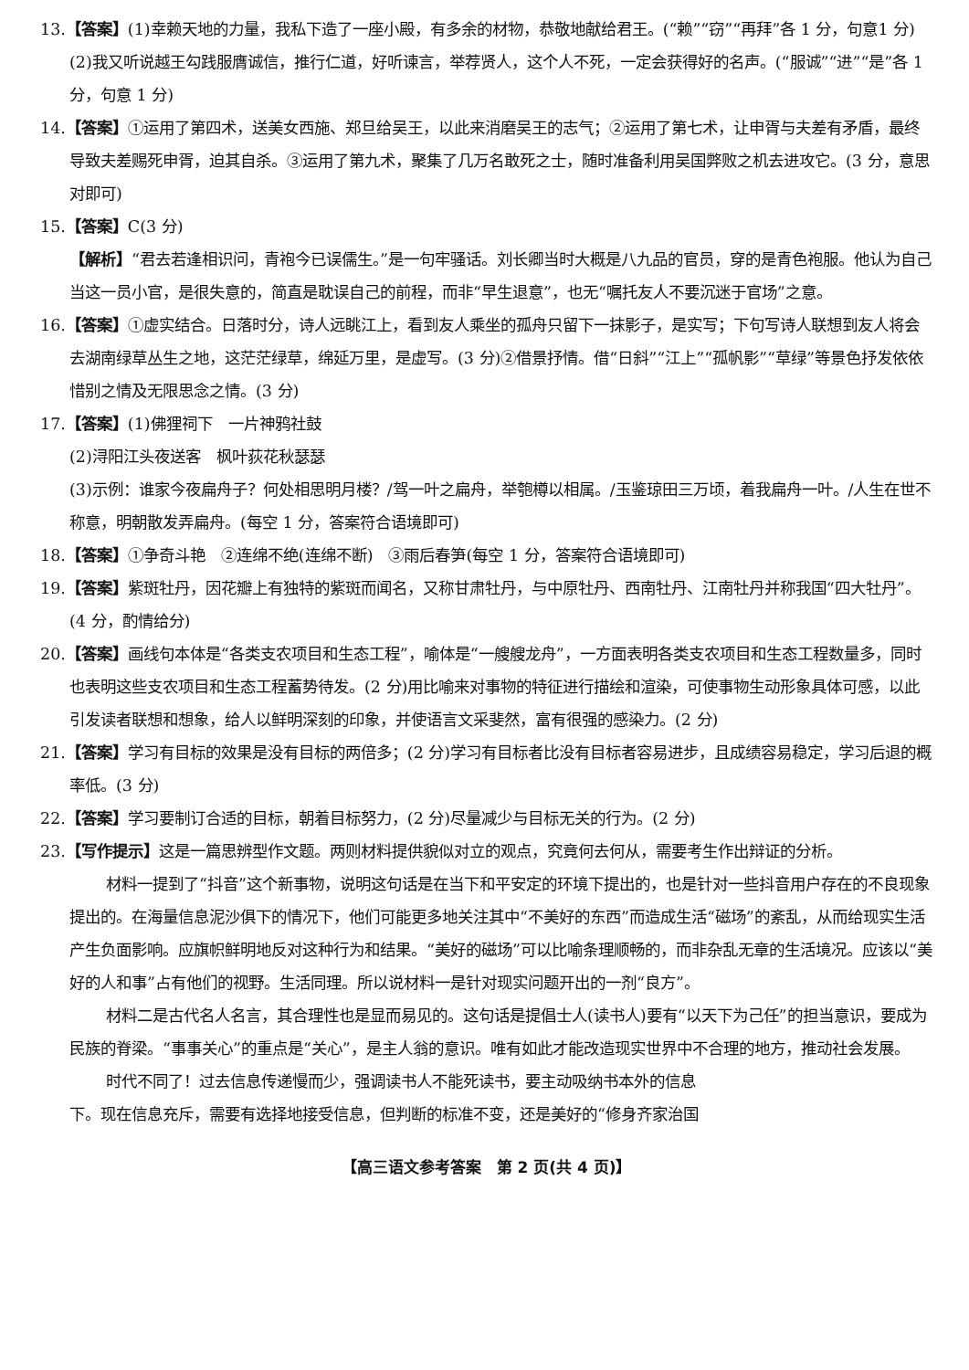13.【答案】(1)幸赖天地的力量，我私下造了一座小殿，有多余的材物，恭敬地献给君王。(“赖”“窃”“再拜”各 1 分，句意1 分)
(2)我又听说越王勾践服膺诚信，推行仁道，好听谏言，举荐贤人，这个人不死，一定会获得好的名声。(“服诚”“进”“是”各 1 分，句意 1 分)
14.【答案】①运用了第四术，送美女西施、郑旦给吴王，以此来消磨吴王的志气；②运用了第七术，让申胥与夫差有矛盾，最终导致夫差赐死申胥，迫其自杀。③运用了第九术，聚集了几万名敢死之士，随时准备利用吴国弊败之机去进攻它。(3 分，意思对即可)
15.【答案】C(3 分)
【解析】“君去若逢相识问，青袍今已误儒生。”是一句牢骚话。刘长卿当时大概是八九品的官员，穿的是青色袍服。他认为自己当这一员小官，是很失意的，简直是耽误自己的前程，而非“早生退意”，也无“嘱托友人不要沉迷于官场”之意。
16.【答案】①虚实结合。日落时分，诗人远眺江上，看到友人乘坐的孤舟只留下一抹影子，是实写；下句写诗人联想到友人将会去湖南绿草丛生之地，这茫茫绿草，绵延万里，是虚写。(3 分)②借景抒情。借“日斜”“江上”“孤帆影”“草绿”等景色抒发依依惜别之情及无限思念之情。(3 分)
17.【答案】(1)佛狸祠下　一片神鸦社鼓
(2)浔阳江头夜送客　枫叶荻花秋瑟瑟
(3)示例：谁家今夜扁舟子？何处相思明月楼？/驾一叶之扁舟，举匏樽以相属。/玉鉴琼田三万顷，着我扁舟一叶。/人生在世不称意，明朝散发弄扁舟。(每空 1 分，答案符合语境即可)
18.【答案】①争奇斗艳　②连绵不绝(连绵不断)　③雨后春笋(每空 1 分，答案符合语境即可)
19.【答案】紫斑牡丹，因花瓣上有独特的紫斑而闻名，又称甘肃牡丹，与中原牡丹、西南牡丹、江南牡丹并称我国“四大牡丹”。(4 分，酌情给分)
20.【答案】画线句本体是“各类支农项目和生态工程”，喻体是“一艘艘龙舟”，一方面表明各类支农项目和生态工程数量多，同时也表明这些支农项目和生态工程蓄势待发。(2 分)用比喻来对事物的特征进行描绘和渲染，可使事物生动形象具体可感，以此引发读者联想和想象，给人以鲜明深刻的印象，并使语言文采斐然，富有很强的感染力。(2 分)
21.【答案】学习有目标的效果是没有目标的两倍多；(2 分)学习有目标者比没有目标者容易进步，且成绩容易稳定，学习后退的概率低。(3 分)
22.【答案】学习要制订合适的目标，朝着目标努力，(2 分)尽量减少与目标无关的行为。(2 分)
23.【写作提示】这是一篇思辨型作文题。两则材料提供貌似对立的观点，究竟何去何从，需要考生作出辩证的分析。
材料一提到了“抖音”这个新事物，说明这句话是在当下和平安定的环境下提出的，也是针对一些抖音用户存在的不良现象提出的。在海量信息泥沙俱下的情况下，他们可能更多地关注其中“不美好的东西”而造成生活“磁场”的紊乱，从而给现实生活产生负面影响。应旗帜鲜明地反对这种行为和结果。“美好的磁场”可以比喻条理顺畅的，而非杂乱无章的生活境况。应该以“美好的人和事”占有他们的视野。生活同理。所以说材料一是针对现实问题开出的一剂“良方”。
材料二是古代名人名言，其合理性也是显而易见的。这句话是提倡士人(读书人)要有“以天下为己任”的担当意识，要成为民族的脊梁。“事事关心”的重点是“关心”，是主人翁的意识。唯有如此才能改造现实世界中不合理的地方，推动社会发展。
时代不同了！过去信息传递慢而少，强调读书人不能死读书，要主动吸纳书本外的信息
下。现在信息充斥，需要有选择地接受信息，但判断的标准不变，还是美好的“修身齐家治国
【高三语文参考答案　第 2 页(共 4 页)】